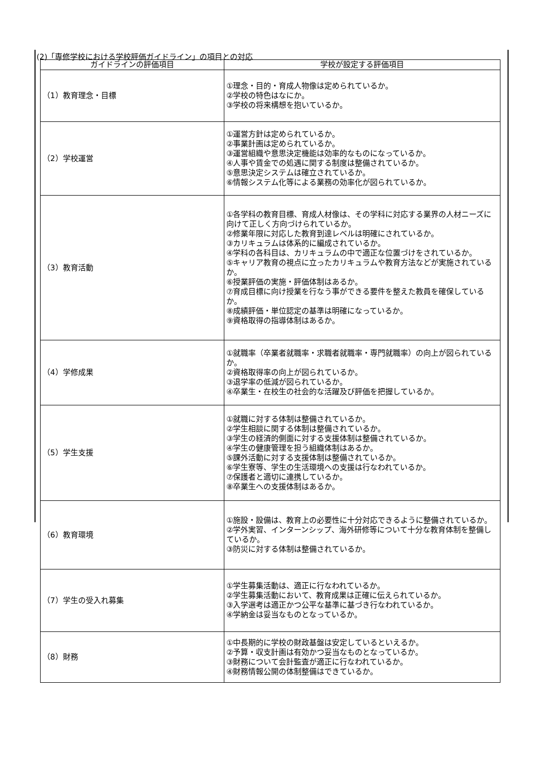(2)「専修学校における学校評価ガイドライン」の項目との対応
| ガイドラインの評価項目 | 学校が設定する評価項目 |
| --- | --- |
| （1）教育理念・目標 | ①理念・目的・育成人物像は定められているか。 ②学校の特色はなにか。 ③学校の将来構想を抱いているか。 |
| （2）学校運営 | ①運営方針は定められているか。 ②事業計画は定められているか。 ③運営組織や意思決定機能は効率的なものになっているか。 ④人事や賃金での処遇に関する制度は整備されているか。 ⑤意思決定システムは確立されているか。 ⑥情報システム化等による業務の効率化が図られているか。 |
| （3）教育活動 | ①各学科の教育目標、育成人材像は、その学科に対応する業界の人材ニーズに向けて正しく方向づけられているか。 ②修業年限に対応した教育到達レベルは明確にされているか。 ③カリキュラムは体系的に編成されているか。 ④学科の各科目は、カリキュラムの中で適正な位置づけをされているか。 ⑤キャリア教育の視点に立ったカリキュラムや教育方法などが実施されているか。 ⑥授業評価の実施・評価体制はあるか。 ⑦育成目標に向け授業を行なう事ができる要件を整えた教員を確保しているか。 ⑧成績評価・単位認定の基準は明確になっているか。 ⑨資格取得の指導体制はあるか。 |
| （4）学修成果 | ①就職率（卒業者就職率・求職者就職率・専門就職率）の向上が図られているか。 ②資格取得率の向上が図られているか。 ③退学率の低減が図られているか。 ④卒業生・在校生の社会的な活躍及び評価を把握しているか。 |
| （5）学生支援 | ①就職に対する体制は整備されているか。 ②学生相談に関する体制は整備されているか。 ③学生の経済的側面に対する支援体制は整備されているか。 ④学生の健康管理を担う組織体制はあるか。 ⑤課外活動に対する支援体制は整備されているか。 ⑥学生寮等、学生の生活環境への支援は行なわれているか。 ⑦保護者と適切に連携しているか。 ⑧卒業生への支援体制はあるか。 |
| （6）教育環境 | ①施設・設備は、教育上の必要性に十分対応できるように整備されているか。 ②学外実習、インターンシップ、海外研修等について十分な教育体制を整備しているか。 ③防災に対する体制は整備されているか。 |
| （7）学生の受入れ募集 | ①学生募集活動は、適正に行なわれているか。 ②学生募集活動において、教育成果は正確に伝えられているか。 ③入学選考は適正かつ公平な基準に基づき行なわれているか。 ④学納金は妥当なものとなっているか。 |
| （8）財務 | ①中長期的に学校の財政基盤は安定しているといえるか。 ②予算・収支計画は有効かつ妥当なものとなっているか。 ③財務について会計監査が適正に行なわれているか。 ④財務情報公開の体制整備はできているか。 |